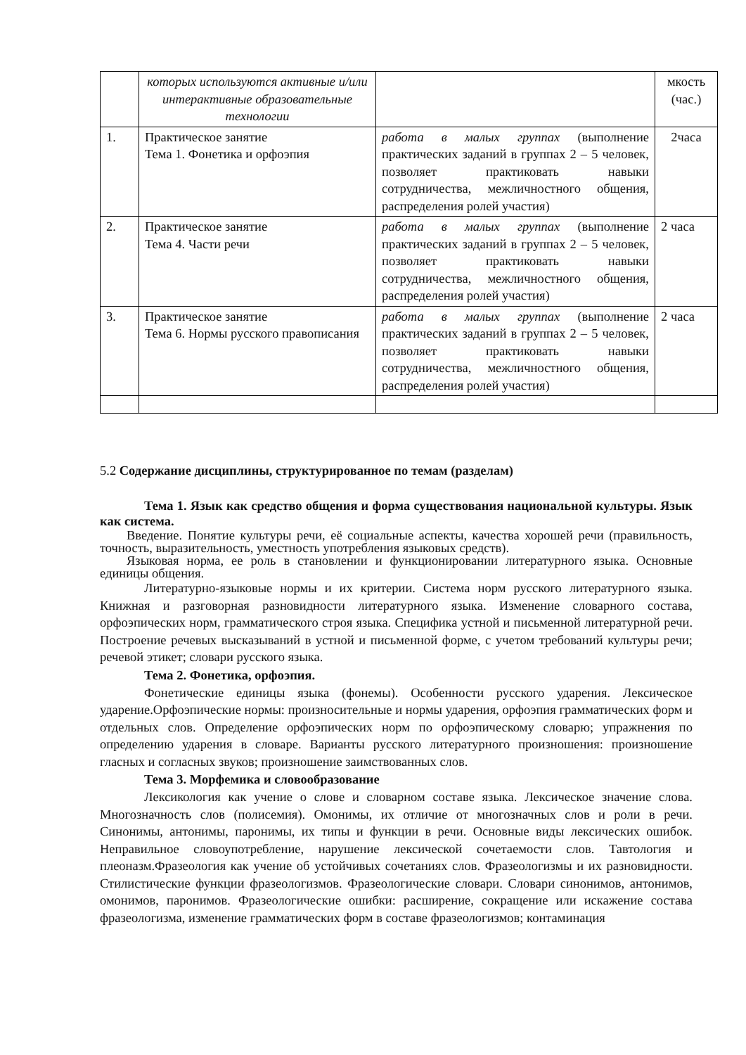| | которых используются активные и/или интерактивные образовательные технологии | | мкость (час.) |
| 1. | Практическое занятие Тема 1. Фонетика и орфоэпия | работа в малых группах (выполнение практических заданий в группах 2 – 5 человек, позволяет практиковать навыки сотрудничества, межличностного общения, распределения ролей участия) | 2часа |
| 2. | Практическое занятие Тема 4. Части речи | работа в малых группах (выполнение практических заданий в группах 2 – 5 человек, позволяет практиковать навыки сотрудничества, межличностного общения, распределения ролей участия) | 2 часа |
| 3. | Практическое занятие Тема 6. Нормы русского правописания | работа в малых группах (выполнение практических заданий в группах 2 – 5 человек, позволяет практиковать навыки сотрудничества, межличностного общения, распределения ролей участия) | 2 часа |
5.2 Содержание дисциплины, структурированное по темам (разделам)
Тема 1. Язык как средство общения и форма существования национальной культуры. Язык как система.
Введение. Понятие культуры речи, её социальные аспекты, качества хорошей речи (правильность, точность, выразительность, уместность употребления языковых средств).
Языковая норма, ее роль в становлении и функционировании литературного языка. Основные единицы общения.
Литературно-языковые нормы и их критерии. Система норм русского литературного языка. Книжная и разговорная разновидности литературного языка. Изменение словарного состава, орфоэпических норм, грамматического строя языка. Специфика устной и письменной литературной речи. Построение речевых высказываний в устной и письменной форме, с учетом требований культуры речи; речевой этикет; словари русского языка.
Тема 2. Фонетика, орфоэпия.
Фонетические единицы языка (фонемы). Особенности русского ударения. Лексическое ударение.Орфоэпические нормы: произносительные и нормы ударения, орфоэпия грамматических форм и отдельных слов. Определение орфоэпических норм по орфоэпическому словарю; упражнения по определению ударения в словаре. Варианты русского литературного произношения: произношение гласных и согласных звуков; произношение заимствованных слов.
Тема 3. Морфемика и словообразование
Лексикология как учение о слове и словарном составе языка. Лексическое значение слова. Многозначность слов (полисемия). Омонимы, их отличие от многозначных слов и роли в речи. Синонимы, антонимы, паронимы, их типы и функции в речи. Основные виды лексических ошибок. Неправильное словоупотребление, нарушение лексической сочетаемости слов. Тавтология и плеоназм.Фразеология как учение об устойчивых сочетаниях слов. Фразеологизмы и их разновидности. Стилистические функции фразеологизмов. Фразеологические словари. Словари синонимов, антонимов, омонимов, паронимов. Фразеологические ошибки: расширение, сокращение или искажение состава фразеологизма, изменение грамматических форм в составе фразеологизмов; контаминация